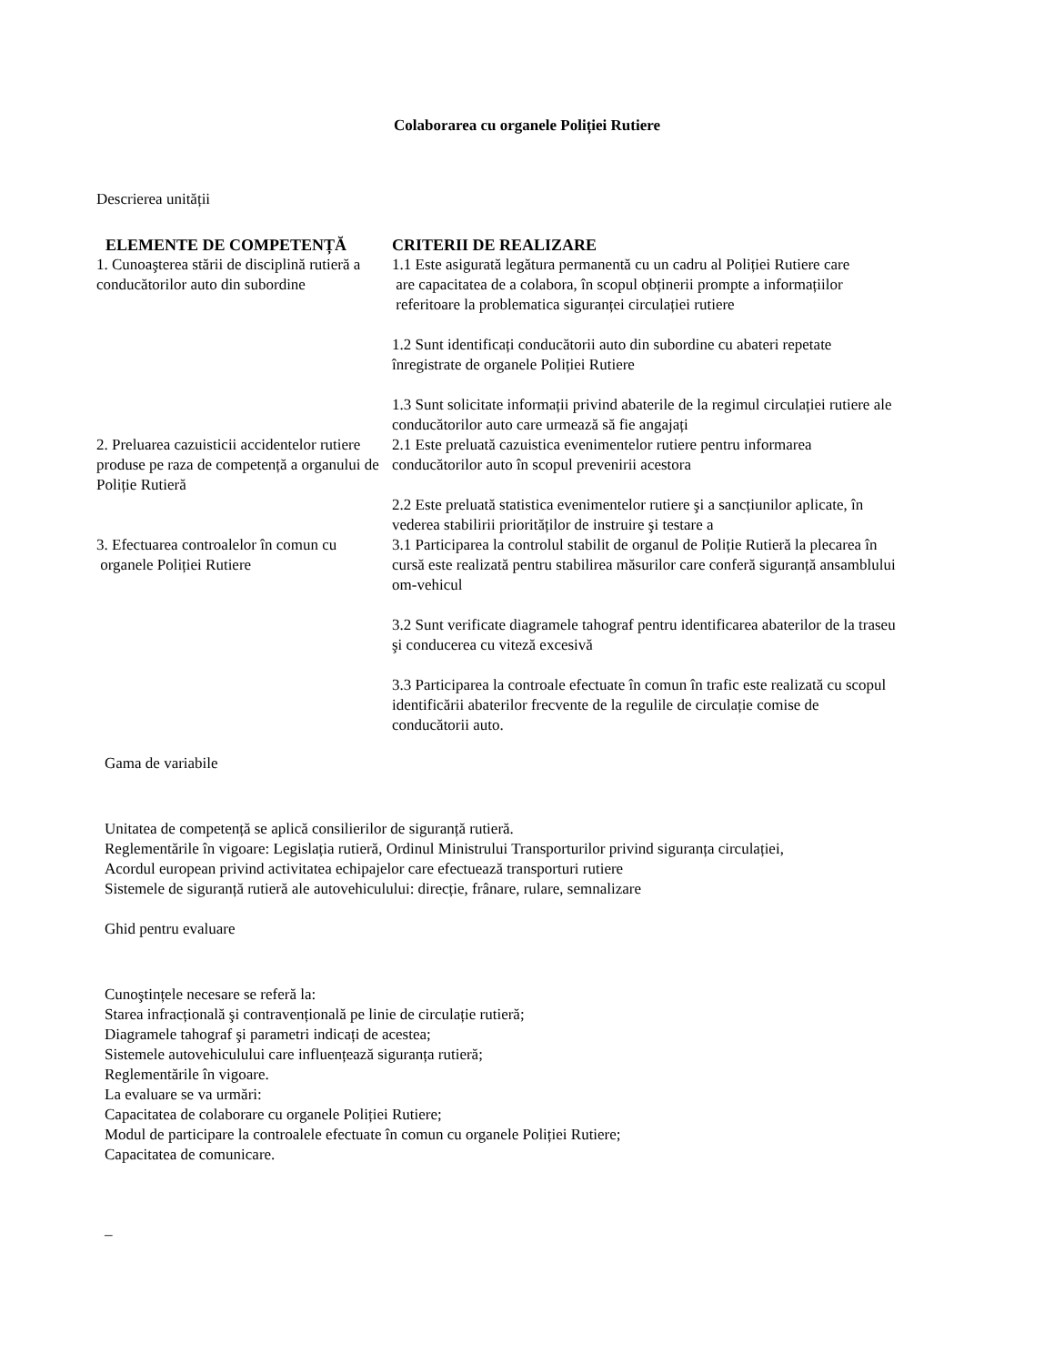Colaborarea cu organele Poliției Rutiere
Descrierea unității
| ELEMENTE DE COMPETENȚĂ | CRITERII DE REALIZARE |
| --- | --- |
| 1. Cunoaşterea stării de disciplină rutieră a conducătorilor auto din subordine | 1.1 Este asigurată legătura permanentă cu un cadru al Poliției Rutiere care are capacitatea de a colabora, în scopul obținerii prompte a informațiilor referitoare la problematica siguranței circulației rutiere 1.2 Sunt identificați conducătorii auto din subordine cu abateri repetate înregistrate de organele Poliției Rutiere 1.3 Sunt solicitate informații privind abaterile de la regimul circulației rutiere ale conducătorilor auto care urmează să fie angajați |
| 2. Preluarea cazuisticii accidentelor rutiere produse pe raza de competență a organului de Poliție Rutieră | 2.1 Este preluată cazuistica evenimentelor rutiere pentru informarea conducătorilor auto în scopul prevenirii acestora 2.2 Este preluată statistica evenimentelor rutiere şi a sancțiunilor aplicate, în vederea stabilirii priorităților de instruire şi testare a |
| 3. Efectuarea controalelor în comun cu organele Poliției Rutiere | 3.1 Participarea la controlul stabilit de organul de Poliție Rutieră la plecarea în cursă este realizată pentru stabilirea măsurilor care conferă siguranță ansamblului om-vehicul 3.2 Sunt verificate diagramele tahograf pentru identificarea abaterilor de la traseu şi conducerea cu viteză excesivă 3.3 Participarea la controale efectuate în comun în trafic este realizată cu scopul identificării abaterilor frecvente de la regulile de circulație comise de conducătorii auto. |
Gama de variabile
Unitatea de competență se aplică consilierilor de siguranță rutieră.
Reglementările în vigoare: Legislația rutieră, Ordinul Ministrului Transporturilor privind siguranța circulației,
Acordul european privind activitatea echipajelor care efectuează transporturi rutiere
Sistemele de siguranță rutieră ale autovehiculului: direcție, frânare, rulare, semnalizare
Ghid pentru evaluare
Cunoştințele necesare se referă la:
Starea infracțională şi contravențională pe linie de circulație rutieră;
Diagramele tahograf şi parametri indicați de acestea;
Sistemele autovehiculului care influențează siguranța rutieră;
Reglementările în vigoare.
La evaluare se va urmări:
Capacitatea de colaborare cu organele Poliției Rutiere;
Modul de participare la controalele efectuate în comun cu organele Poliției Rutiere;
Capacitatea de comunicare.
_